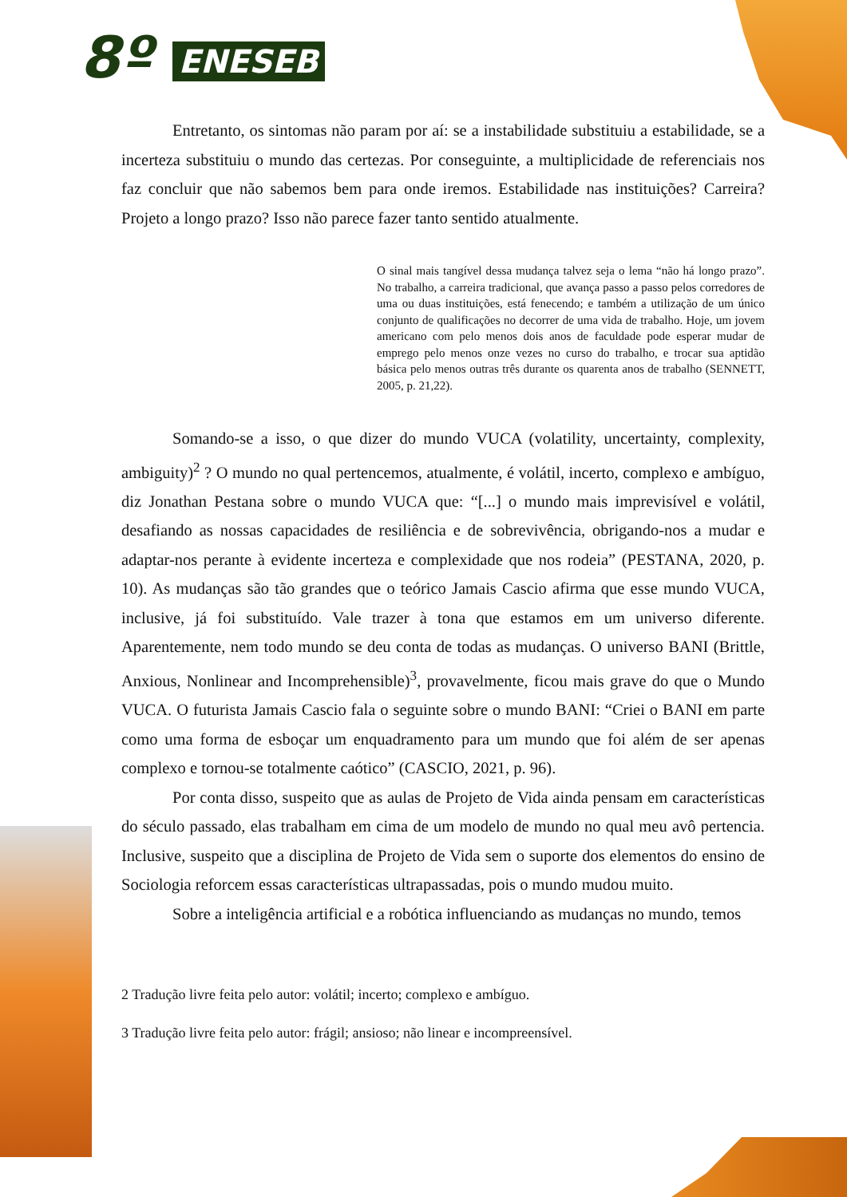8º ENESEB
Entretanto, os sintomas não param por aí: se a instabilidade substituiu a estabilidade, se a incerteza substituiu o mundo das certezas. Por conseguinte, a multiplicidade de referenciais nos faz concluir que não sabemos bem para onde iremos. Estabilidade nas instituições? Carreira? Projeto a longo prazo? Isso não parece fazer tanto sentido atualmente.
O sinal mais tangível dessa mudança talvez seja o lema “não há longo prazo”. No trabalho, a carreira tradicional, que avança passo a passo pelos corredores de uma ou duas instituições, está fenecendo; e também a utilização de um único conjunto de qualificações no decorrer de uma vida de trabalho. Hoje, um jovem americano com pelo menos dois anos de faculdade pode esperar mudar de emprego pelo menos onze vezes no curso do trabalho, e trocar sua aptidão básica pelo menos outras três durante os quarenta anos de trabalho (SENNETT, 2005, p. 21,22).
Somando-se a isso, o que dizer do mundo VUCA (volatility, uncertainty, complexity, ambiguity)<sup>2</sup> ? O mundo no qual pertencemos, atualmente, é volátil, incerto, complexo e ambíguo, diz Jonathan Pestana sobre o mundo VUCA que: “[...] o mundo mais imprevisível e volátil, desafiando as nossas capacidades de resiliência e de sobrevivência, obrigando-nos a mudar e adaptar-nos perante à evidente incerteza e complexidade que nos rodeia” (PESTANA, 2020, p. 10). As mudanças são tão grandes que o teórico Jamais Cascio afirma que esse mundo VUCA, inclusive, já foi substituído. Vale trazer à tona que estamos em um universo diferente. Aparentemente, nem todo mundo se deu conta de todas as mudanças. O universo BANI (Brittle, Anxious, Nonlinear and Incomprehensible)<sup>3</sup>, provavelmente, ficou mais grave do que o Mundo VUCA. O futurista Jamais Cascio fala o seguinte sobre o mundo BANI: “Criei o BANI em parte como uma forma de esboçar um enquadramento para um mundo que foi além de ser apenas complexo e tornou-se totalmente caótico” (CASCIO, 2021, p. 96).
Por conta disso, suspeito que as aulas de Projeto de Vida ainda pensam em características do século passado, elas trabalham em cima de um modelo de mundo no qual meu avô pertencia. Inclusive, suspeito que a disciplina de Projeto de Vida sem o suporte dos elementos do ensino de Sociologia reforcem essas características ultrapassadas, pois o mundo mudou muito.
Sobre a inteligência artificial e a robótica influenciando as mudanças no mundo, temos
2 Tradução livre feita pelo autor: volátil; incerto; complexo e ambíguo.
3 Tradução livre feita pelo autor: frágil; ansioso; não linear e incompreensível.